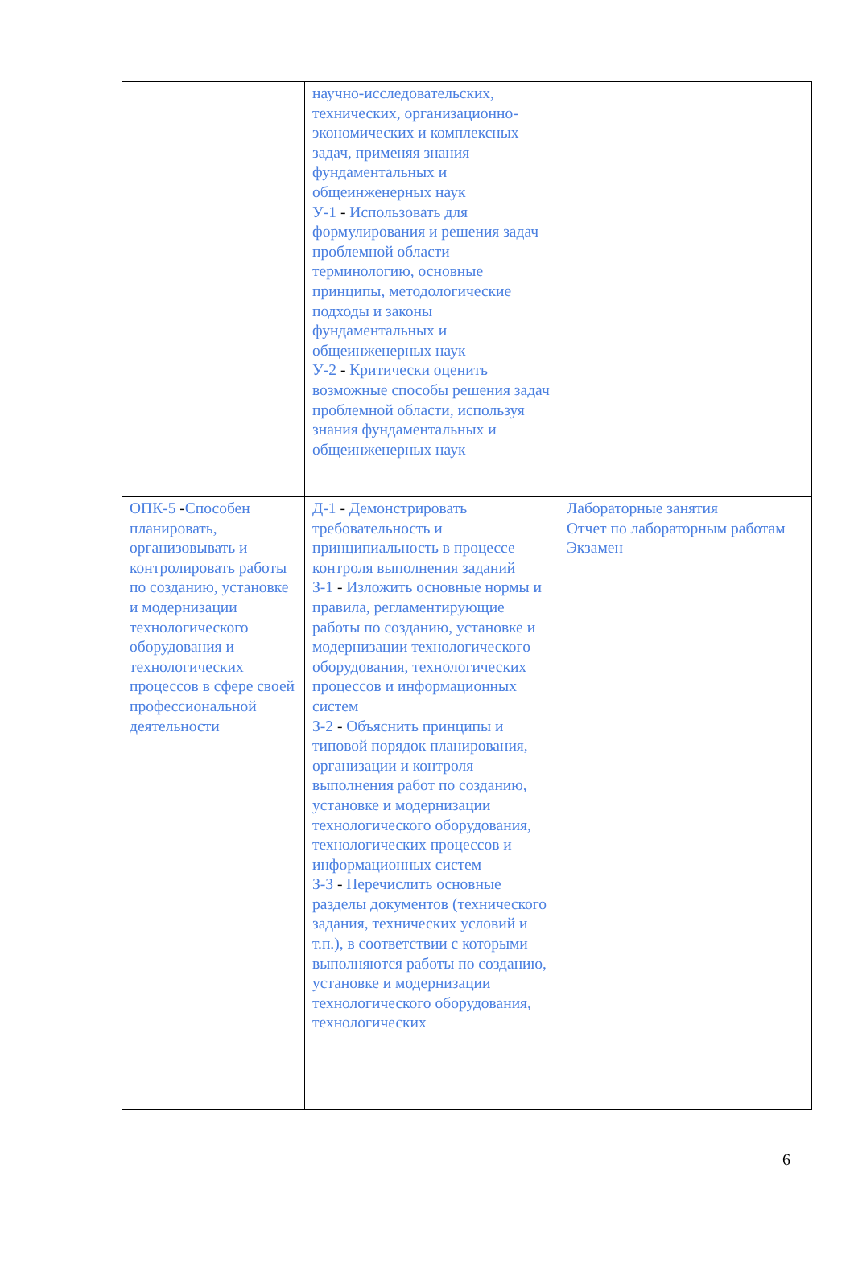| | научно-исследовательских, технических, организационно-экономических и комплексных задач, применяя знания фундаментальных и общеинженерных наук У-1 - Использовать для формулирования и решения задач проблемной области терминологию, основные принципы, методологические подходы и законы фундаментальных и общеинженерных наук У-2 - Критически оценить возможные способы решения задач проблемной области, используя знания фундаментальных и общеинженерных наук | |
| ОПК-5 - Способен планировать, организовывать и контролировать работы по созданию, установке и модернизации технологического оборудования и технологических процессов в сфере своей профессиональной деятельности | Д-1 - Демонстрировать требовательность и принципиальность в процессе контроля выполнения заданий З-1 - Изложить основные нормы и правила, регламентирующие работы по созданию, установке и модернизации технологического оборудования, технологических процессов и информационных систем З-2 - Объяснить принципы и типовой порядок планирования, организации и контроля выполнения работ по созданию, установке и модернизации технологического оборудования, технологических процессов и информационных систем З-3 - Перечислить основные разделы документов (технического задания, технических условий и т.п.), в соответствии с которыми выполняются работы по созданию, установке и модернизации технологического оборудования, технологических | Лабораторные занятия Отчет по лабораторным работам Экзамен |
6